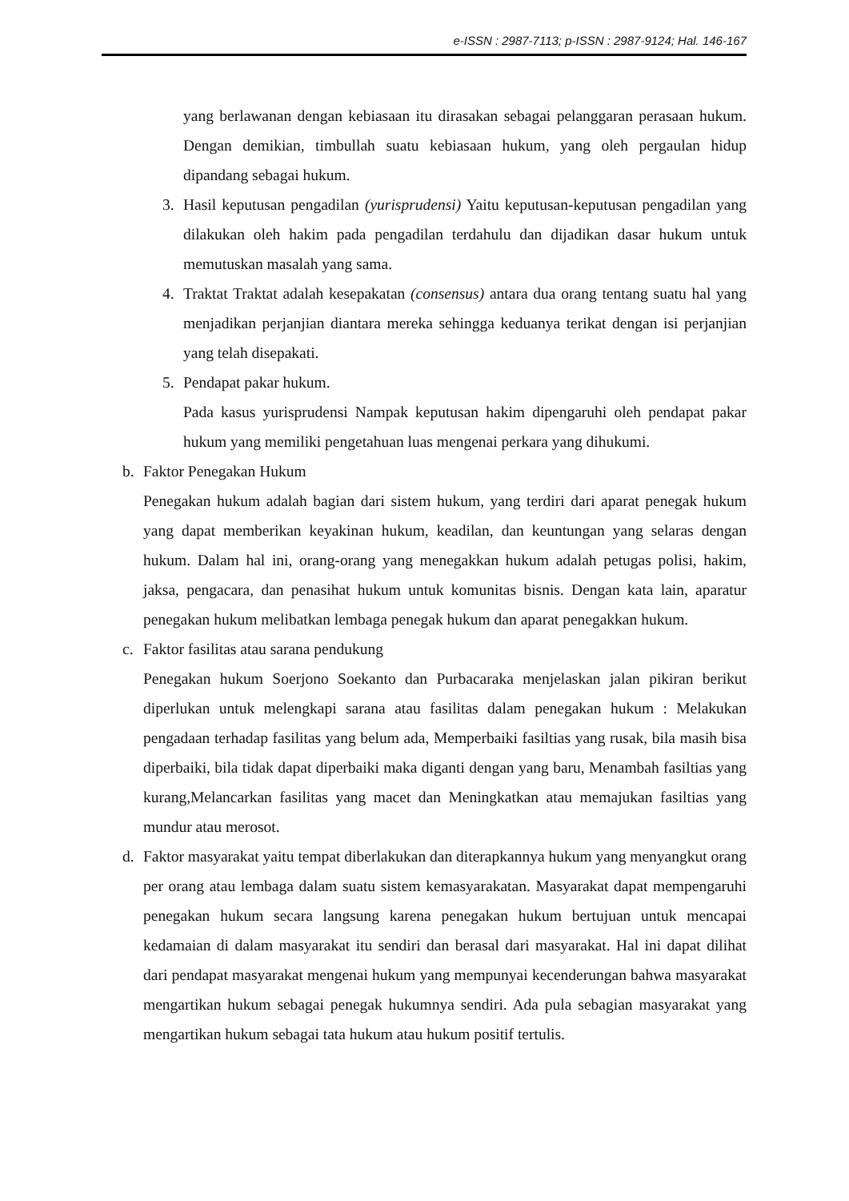e-ISSN : 2987-7113; p-ISSN : 2987-9124; Hal. 146-167
yang berlawanan dengan kebiasaan itu dirasakan sebagai pelanggaran perasaan hukum. Dengan demikian, timbullah suatu kebiasaan hukum, yang oleh pergaulan hidup dipandang sebagai hukum.
3. Hasil keputusan pengadilan (yurisprudensi) Yaitu keputusan-keputusan pengadilan yang dilakukan oleh hakim pada pengadilan terdahulu dan dijadikan dasar hukum untuk memutuskan masalah yang sama.
4. Traktat Traktat adalah kesepakatan (consensus) antara dua orang tentang suatu hal yang menjadikan perjanjian diantara mereka sehingga keduanya terikat dengan isi perjanjian yang telah disepakati.
5. Pendapat pakar hukum.
Pada kasus yurisprudensi Nampak keputusan hakim dipengaruhi oleh pendapat pakar hukum yang memiliki pengetahuan luas mengenai perkara yang dihukumi.
b. Faktor Penegakan Hukum
Penegakan hukum adalah bagian dari sistem hukum, yang terdiri dari aparat penegak hukum yang dapat memberikan keyakinan hukum, keadilan, dan keuntungan yang selaras dengan hukum. Dalam hal ini, orang-orang yang menegakkan hukum adalah petugas polisi, hakim, jaksa, pengacara, dan penasihat hukum untuk komunitas bisnis. Dengan kata lain, aparatur penegakan hukum melibatkan lembaga penegak hukum dan aparat penegakkan hukum.
c. Faktor fasilitas atau sarana pendukung
Penegakan hukum Soerjono Soekanto dan Purbacaraka menjelaskan jalan pikiran berikut diperlukan untuk melengkapi sarana atau fasilitas dalam penegakan hukum : Melakukan pengadaan terhadap fasilitas yang belum ada, Memperbaiki fasiltias yang rusak, bila masih bisa diperbaiki, bila tidak dapat diperbaiki maka diganti dengan yang baru, Menambah fasiltias yang kurang,Melancarkan fasilitas yang macet dan Meningkatkan atau memajukan fasiltias yang mundur atau merosot.
d. Faktor masyarakat yaitu tempat diberlakukan dan diterapkannya hukum yang menyangkut orang per orang atau lembaga dalam suatu sistem kemasyarakatan. Masyarakat dapat mempengaruhi penegakan hukum secara langsung karena penegakan hukum bertujuan untuk mencapai kedamaian di dalam masyarakat itu sendiri dan berasal dari masyarakat. Hal ini dapat dilihat dari pendapat masyarakat mengenai hukum yang mempunyai kecenderungan bahwa masyarakat mengartikan hukum sebagai penegak hukumnya sendiri. Ada pula sebagian masyarakat yang mengartikan hukum sebagai tata hukum atau hukum positif tertulis.